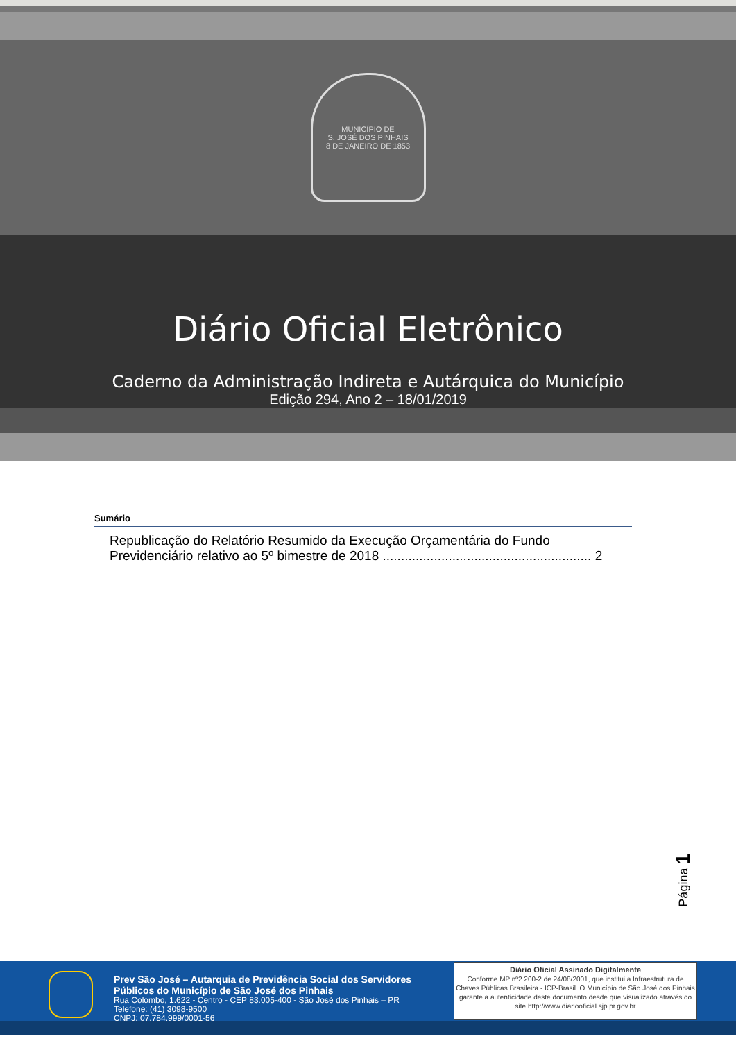MUNICÍPIO DE
S. JOSÉ DOS PINHAIS
8 DE JANEIRO DE 1853
Diário Oficial Eletrônico
Caderno da Administração Indireta e Autárquica do Município
Edição 294, Ano 2 – 18/01/2019
Sumário
Republicação do Relatório Resumido da Execução Orçamentária do Fundo Previdenciário relativo ao 5º bimestre de 2018 ......................................................... 2
Página 1
Prev São José – Autarquia de Previdência Social dos Servidores Públicos do Município de São José dos Pinhais
Rua Colombo, 1.622 - Centro - CEP 83.005-400 - São José dos Pinhais – PR
Telefone: (41) 3098-9500
CNPJ: 07.784.999/0001-56
Diário Oficial Assinado Digitalmente
Conforme MP nº2.200-2 de 24/08/2001, que institui a Infraestrutura de Chaves Públicas Brasileira - ICP-Brasil. O Município de São José dos Pinhais garante a autenticidade deste documento desde que visualizado através do site http://www.diariooficial.sjp.pr.gov.br